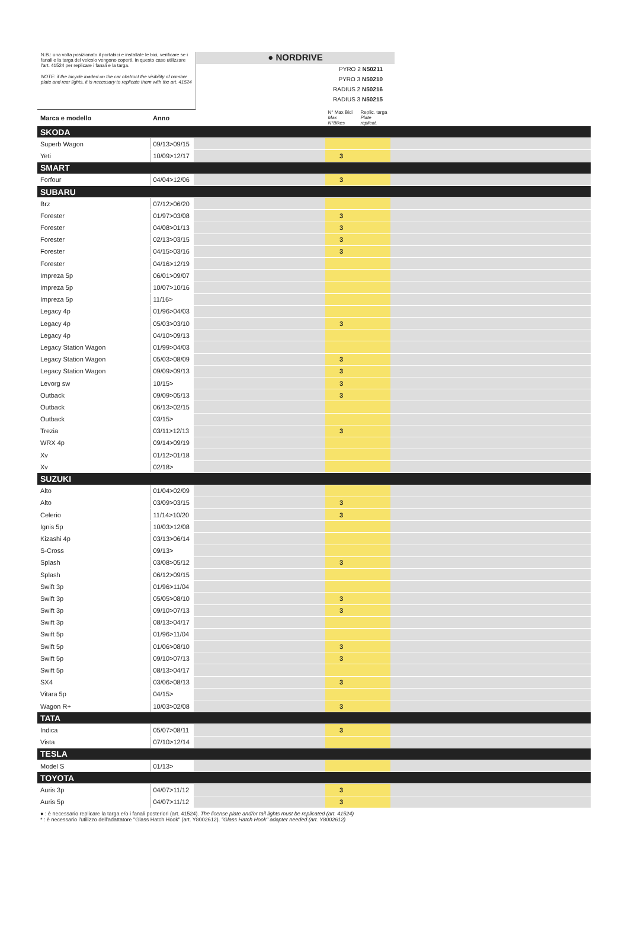N.B.: una volta posizionato il portabici e installate le bici, verificare se i fanali e la targa del veicolo vengono coperti. In questo caso utilizzare l'art. 41524 per replicare i fanali e la targa.
NOTE: if the bicycle loaded on the car obstruct the visibility of number plate and rear lights, it is necessary to replicate them with the art. 41524
● NORDRIVE
PYRO 2 N50211
PYRO 3 N50210
RADIUS 2 N50216
RADIUS 3 N50215
| Marca e modello | Anno | | N° Max Bici Max N°Bikes | Replic. targa Plate replicat. | |
| SKODA | | | | | |
| Superb Wagon | 09/13>09/15 | | | | |
| Yeti | 10/09>12/17 | | 3 | | |
| SMART | | | | | |
| Forfour | 04/04>12/06 | | 3 | | |
| SUBARU | | | | | |
| Brz | 07/12>06/20 | | | | |
| Forester | 01/97>03/08 | | 3 | | |
| Forester | 04/08>01/13 | | 3 | | |
| Forester | 02/13>03/15 | | 3 | | |
| Forester | 04/15>03/16 | | 3 | | |
| Forester | 04/16>12/19 | | | | |
| Impreza 5p | 06/01>09/07 | | | | |
| Impreza 5p | 10/07>10/16 | | | | |
| Impreza 5p | 11/16> | | | | |
| Legacy 4p | 01/96>04/03 | | | | |
| Legacy 4p | 05/03>03/10 | | 3 | | |
| Legacy 4p | 04/10>09/13 | | | | |
| Legacy Station Wagon | 01/99>04/03 | | | | |
| Legacy Station Wagon | 05/03>08/09 | | 3 | | |
| Legacy Station Wagon | 09/09>09/13 | | 3 | | |
| Levorg sw | 10/15> | | 3 | | |
| Outback | 09/09>05/13 | | 3 | | |
| Outback | 06/13>02/15 | | | | |
| Outback | 03/15> | | | | |
| Trezia | 03/11>12/13 | | 3 | | |
| WRX 4p | 09/14>09/19 | | | | |
| Xv | 01/12>01/18 | | | | |
| Xv | 02/18> | | | | |
| SUZUKI | | | | | |
| Alto | 01/04>02/09 | | | | |
| Alto | 03/09>03/15 | | 3 | | |
| Celerio | 11/14>10/20 | | 3 | | |
| Ignis 5p | 10/03>12/08 | | | | |
| Kizashi 4p | 03/13>06/14 | | | | |
| S-Cross | 09/13> | | | | |
| Splash | 03/08>05/12 | | 3 | | |
| Splash | 06/12>09/15 | | | | |
| Swift 3p | 01/96>11/04 | | | | |
| Swift 3p | 05/05>08/10 | | 3 | | |
| Swift 3p | 09/10>07/13 | | 3 | | |
| Swift 3p | 08/13>04/17 | | | | |
| Swift 5p | 01/96>11/04 | | | | |
| Swift 5p | 01/06>08/10 | | 3 | | |
| Swift 5p | 09/10>07/13 | | 3 | | |
| Swift 5p | 08/13>04/17 | | | | |
| SX4 | 03/06>08/13 | | 3 | | |
| Vitara 5p | 04/15> | | | | |
| Wagon R+ | 10/03>02/08 | | 3 | | |
| TATA | | | | | |
| Indica | 05/07>08/11 | | 3 | | |
| Vista | 07/10>12/14 | | | | |
| TESLA | | | | | |
| Model S | 01/13> | | | | |
| TOYOTA | | | | | |
| Auris 3p | 04/07>11/12 | | 3 | | |
| Auris 5p | 04/07>11/12 | | 3 | | |
● : è necessario replicare la targa e/o i fanali posteriori (art. 41524). The license plate and/or tail lights must be replicated (art. 41524)
* : è necessario l'utilizzo dell'adattatore "Glass Hatch Hook" (art. Y8002612). "Glass Hatch Hook" adapter needed (art. Y8002612)